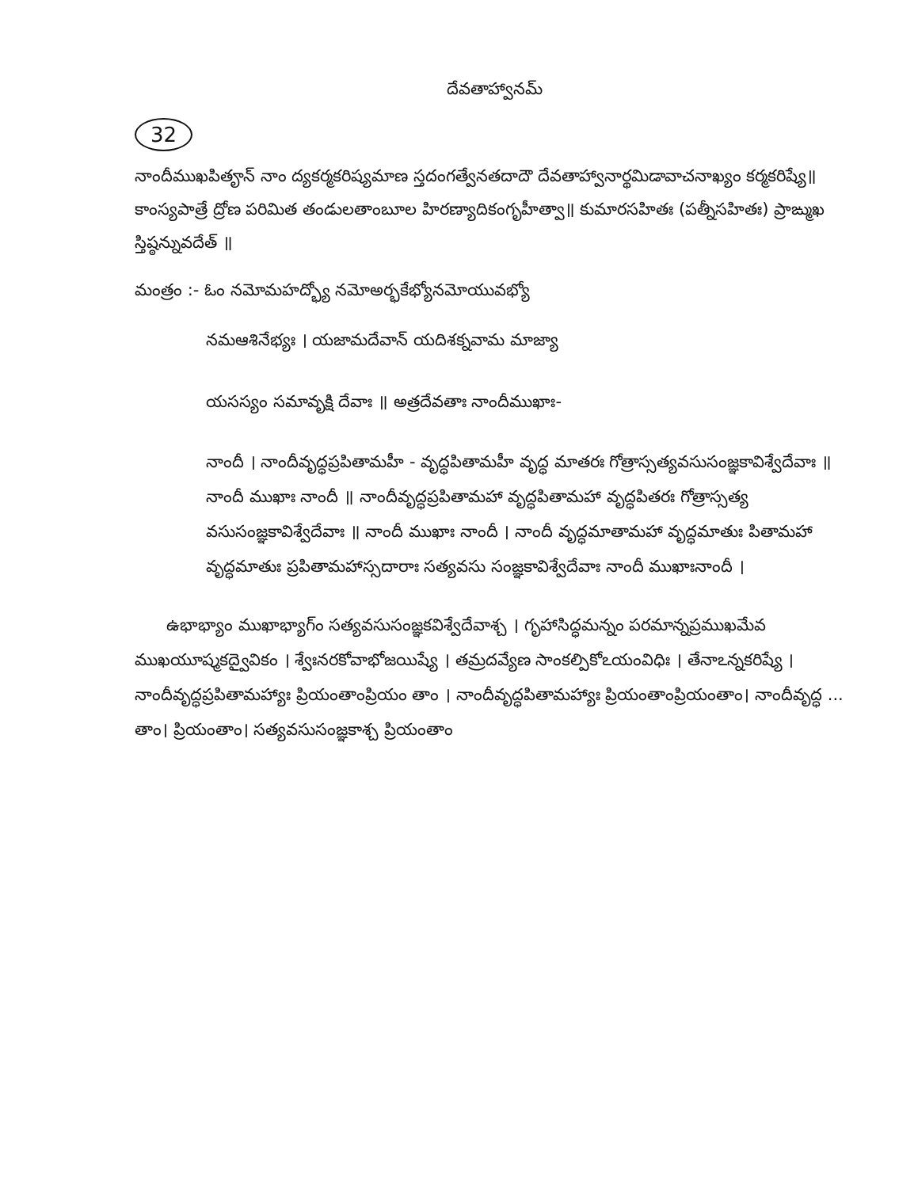దేవతాహ్వానమ్
32
నాందీముఖపితౄన్ నాం ద్యకర్మకరిష్యమాణ స్తదంగత్వేనతదాదౌ దేవతాహ్వానార్థమిడావాచనాఖ్యం కర్మకరిష్యే॥ కాంస్యపాత్రే ద్రోణ పరిమిత తండులతాంబూల హిరణ్యాదికంగృహీత్వా॥ కుమారసహితః (పత్నీసహితః) ప్రాఙ్ముఖ స్తిష్ఠన్నువదేత్ ॥
మంత్రం :- ఓం నమోమహద్భ్యో నమోఅర్భకేభ్యోనమోయువభ్యో
నమఆశినేభ్యః । యజామదేవాన్ యదిశక్నవామ మాజ్యా
యసస్యం సమావృక్షి దేవాః ॥ అత్రదేవతాః నాందీముఖాః-
నాందీ । నాందీవృద్ధప్రపితామహీ - వృద్ధపితామహీ వృద్ధ మాతరః గోత్రాస్సత్యవసుసంజ్ఞకావిశ్వేదేవాః ॥ నాందీ ముఖాః నాందీ ॥ నాందీవృద్ధప్రపితామహా వృద్ధపితామహా వృద్ధపితరః గోత్రాస్సత్య వసుసంజ్ఞకావిశ్వేదేవాః ॥ నాందీ ముఖాః నాందీ । నాందీ వృద్ధమాతామహా వృద్ధమాతుః పితామహా వృద్ధమాతుః ప్రపితామహాస్సదారాః సత్యవసు సంజ్ఞకావిశ్వేదేవాః నాందీ ముఖాఃనాందీ ।
ఉభాభ్యాం ముఖాభ్యాగ్‌ం సత్యవసుసంజ్ఞకవిశ్వేదేవాశ్చ । గృహాసిద్ధమన్నం పరమాన్నప్రముఖమేవ ముఖయూష్మకద్వైవికం । శ్వేఃనరకోవాభోజయిష్యే । తమ్రదవ్యేణ సాంకల్పికోఽయంవిధిః । తేనాఽన్నకరిష్యే । నాందీవృద్ధప్రపితామహ్యాః ప్రియంతాంప్రియం తాం । నాందీవృద్ధపితామహ్యాః ప్రియంతాంప్రియంతాం। నాందీవృద్ధ ... తాం। ప్రియంతాం। సత్యవసుసంజ్ఞకాశ్చ ప్రియంతాం